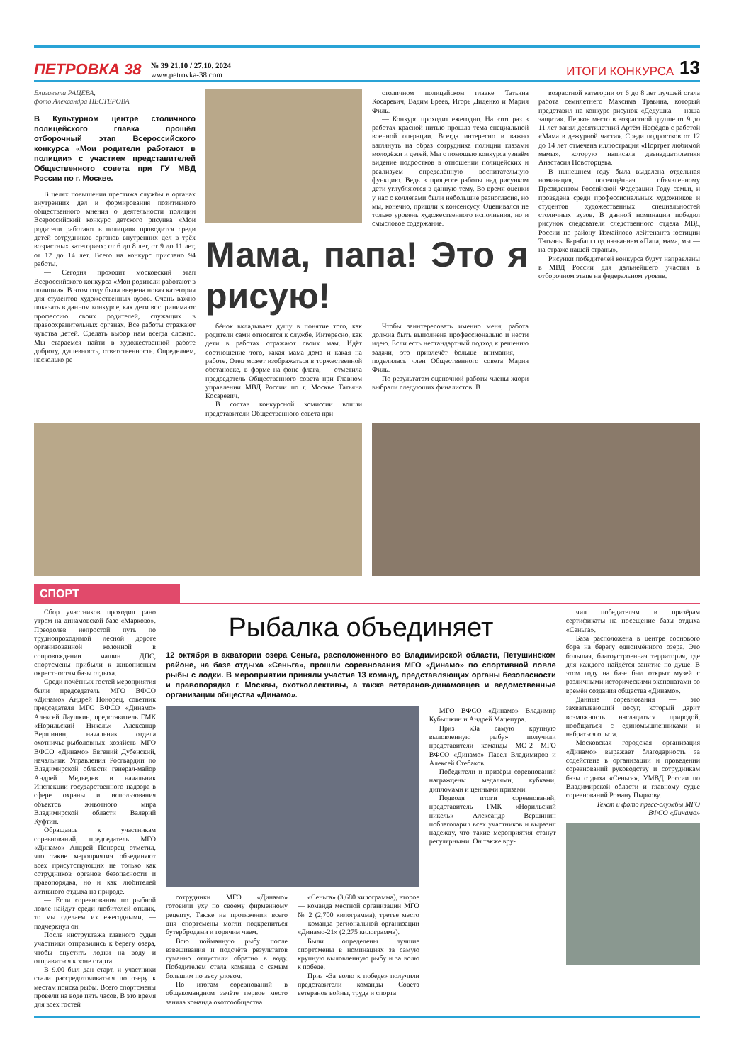ПЕТРОВКА 38
№ 39 21.10 / 27.10. 2024
www.petrovka-38.com
ИТОГИ КОНКУРСА
13
Елизавета РАЦЕВА,
фото Александра НЕСТЕРОВА
В Культурном центре столичного полицейского главка прошёл отборочный этап Всероссийского конкурса «Мои родители работают в полиции» с участием представителей Общественного совета при ГУ МВД России по г. Москве.
В целях повышения престижа службы в органах внутренних дел и формирования позитивного общественного мнения о деятельности полиции Всероссийский конкурс детского рисунка «Мои родители работают в полиции» проводится среди детей сотрудников органов внутренних дел в трёх возрастных категориях: от 6 до 8 лет, от 9 до 11 лет, от 12 до 14 лет. Всего на конкурс прислано 94 работы.
— Сегодня проходит московский этап Всероссийского конкурса «Мои родители работают в полиции». В этом году была введена новая категория для студентов художественных вузов. Очень важно показать в данном конкурсе, как дети воспринимают профессию своих родителей, служащих в правоохранительных органах. Все работы отражают чувства детей. Сделать выбор нам всегда сложно. Мы стараемся найти в художественной работе доброту, душевность, ответственность. Определяем, насколько ре-
столичном полицейском главке Татьяна Косаревич, Вадим Бреев, Игорь Диденко и Мария Филь.
— Конкурс проходит ежегодно. На этот раз в работах красной нитью прошла тема специальной военной операции. Всегда интересно и важно взглянуть на образ сотрудника полиции глазами молодёжи и детей. Мы с помощью конкурса узнаём видение подростков в отношении полицейских и реализуем определённую воспитательную функцию. Ведь в процессе работы над рисунком дети углубляются в данную тему. Во время оценки у нас с коллегами были небольшие разногласия, но мы, конечно, пришли к консенсусу. Оценивался не только уровень художественного исполнения, но и смысловое содержание.
Мама, папа! Это я рисую!
бёнок вкладывает душу в понятие того, как родители сами относятся к службе. Интересно, как дети в работах отражают своих мам. Идёт соотношение того, какая мама дома и какая на работе. Отец может изображаться в торжественной обстановке, в форме на фоне флага, — отметила председатель Общественного совета при Главном управлении МВД России по г. Москве Татьяна Косаревич.
В состав конкурсной комиссии вошли представители Общественного совета при
Чтобы заинтересовать именно меня, работа должна быть выполнена профессионально и нести идею. Если есть нестандартный подход к решению задачи, это привлечёт больше внимания, — поделилась член Общественного совета Мария Филь.
По результатам оценочной работы члены жюри выбрали следующих финалистов. В
возрастной категории от 6 до 8 лет лучшей стала работа семилетнего Максима Травина, который представил на конкурс рисунок «Дедушка — наша защита». Первое место в возрастной группе от 9 до 11 лет занял десятилетний Артём Нефёдов с работой «Мама в дежурной части». Среди подростков от 12 до 14 лет отмечена иллюстрация «Портрет любимой мамы», которую написала двенадцатилетняя Анастасия Новоторцева.
В нынешнем году была выделена отдельная номинация, посвящённая объявленному Президентом Российской Федерации Году семьи, и проведена среди профессиональных художников и студентов художественных специальностей столичных вузов. В данной номинации победил рисунок следователя следственного отдела МВД России по району Измайлово лейтенанта юстиции Татьяны Барабаш под названием «Папа, мама, мы — на страже нашей страны».
Рисунки победителей конкурса будут направлены в МВД России для дальнейшего участия в отборочном этапе на федеральном уровне.
СПОРТ
Сбор участников проходил рано утром на динамовской базе «Марково». Преодолев непростой путь по труднопроходимой лесной дороге организованной колонной в сопровождении машин ДПС, спортсмены прибыли к живописным окрестностям базы отдыха.
Среди почётных гостей мероприятия были председатель МГО ВФСО «Динамо» Андрей Понорец, советник председателя МГО ВФСО «Динамо» Алексей Лаушкин, представитель ГМК «Норильский Никель» Александр Вершинин, начальник отдела охотничье-рыболовных хозяйств МГО ВФСО «Динамо» Евгений Дубенский, начальник Управления Росгвардии по Владимирской области генерал-майор Андрей Медведев и начальник Инспекции государственного надзора в сфере охраны и использования объектов животного мира Владимирской области Валерий Куфтин.
Обращаясь к участникам соревнований, председатель МГО «Динамо» Андрей Понорец отметил, что такие мероприятия объединяют всех присутствующих не только как сотрудников органов безопасности и правопорядка, но и как любителей активного отдыха на природе.
— Если соревнования по рыбной ловле найдут среди любителей отклик, то мы сделаем их ежегодными, — подчеркнул он.
После инструктажа главного судьи участники отправились к берегу озера, чтобы спустить лодки на воду и отправиться к зоне старта.
В 9.00 был дан старт, и участники стали рассредоточиваться по озеру к местам поиска рыбы. Всего спортсмены провели на воде пять часов. В это время для всех гостей
Рыбалка объединяет
12 октября в акватории озера Сеньга, расположенного во Владимирской области, Петушинском районе, на базе отдыха «Сеньга», прошли соревнования МГО «Динамо» по спортивной ловле рыбы с лодки. В мероприятии приняли участие 13 команд, представляющих органы безопасности и правопорядка г. Москвы, охотколлективы, а также ветеранов-динамовцев и ведомственные организации общества «Динамо».
сотрудники МГО «Динамо» готовили уху по своему фирменному рецепту. Также на протяжении всего дня спортсмены могли подкрепиться бутербродами и горячим чаем.
Всю пойманную рыбу после взвешивания и подсчёта результатов гуманно отпустили обратно в воду. Победителем стала команда с самым большим по весу уловом.
По итогам соревнований в общекомандном зачёте первое место заняла команда охотсообщества
«Сеньга» (3,680 килограмма), второе — команда местной организации МГО № 2 (2,700 килограмма), третье место — команда региональной организации «Динамо-21» (2,275 килограмма).
Были определены лучшие спортсмены в номинациях за самую крупную выловленную рыбу и за волю к победе.
Приз «За волю к победе» получили представители команды Совета ветеранов войны, труда и спорта
МГО ВФСО «Динамо» Владимир Кубышкин и Андрей Мацепура.
Приз «За самую крупную выловленную рыбу» получили представители команды МО-2 МГО ВФСО «Динамо» Павел Владимиров и Алексей Стебаков.
Победители и призёры соревнований награждены медалями, кубками, дипломами и ценными призами.
Подводя итоги соревнований, представитель ГМК «Норильский никель» Александр Вершинин поблагодарил всех участников и выразил надежду, что такие мероприятия станут регулярными. Он также вру-
чил победителям и призёрам сертификаты на посещение базы отдыха «Сеньга».
База расположена в центре соснового бора на берегу одноимённого озера. Это большая, благоустроенная территория, где для каждого найдётся занятие по душе. В этом году на базе был открыт музей с различными историческими экспонатами со времён создания общества «Динамо».
Данные соревнования — это захватывающий досуг, который дарит возможность насладиться природой, пообщаться с единомышленниками и набраться опыта.
Московская городская организация «Динамо» выражает благодарность за содействие в организации и проведении соревнований руководству и сотрудникам базы отдыха «Сеньга», УМВД России по Владимирской области и главному судье соревнований Роману Пыркову.
Текст и фото пресс-службы МГО ВФСО «Динамо»